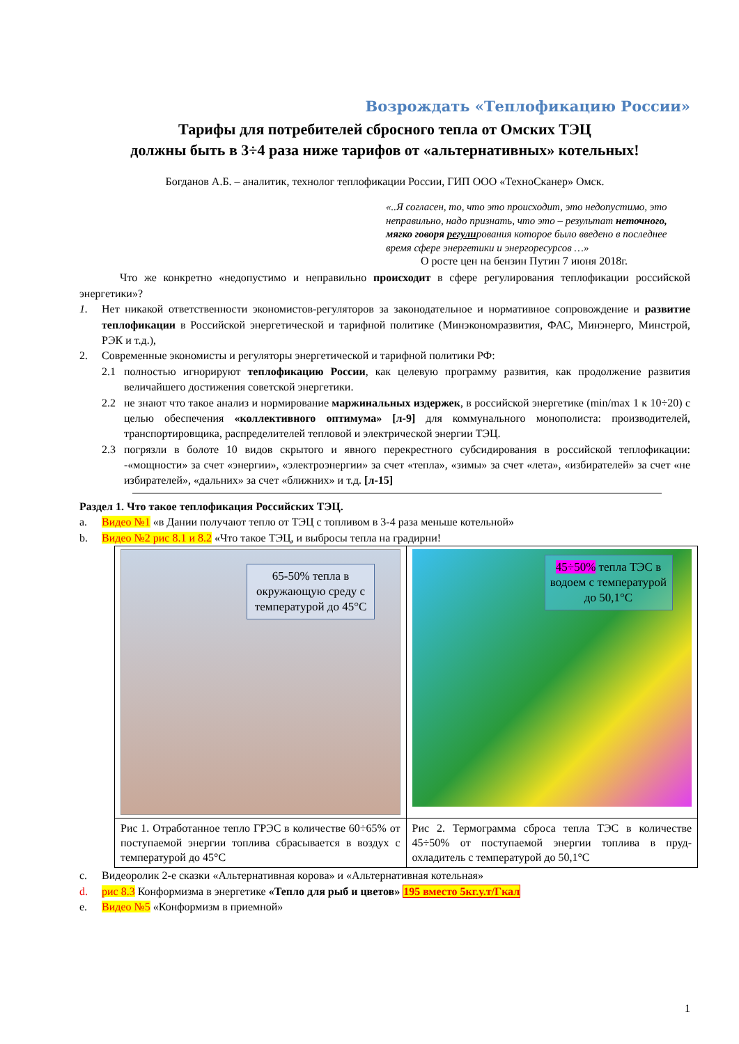Возрождать «Теплофикацию России»
Тарифы для потребителей сбросного тепла от Омских ТЭЦ
должны быть в 3÷4 раза ниже тарифов от «альтернативных» котельных!
Богданов А.Б. – аналитик, технолог теплофикации России, ГИП ООО «ТехноСканер» Омск.
«..Я согласен, то, что это происходит, это недопустимо, это неправильно, надо признать, что это – результат неточного, мягко говоря регулирования которое было введено в последнее время сфере энергетики и энергоресурсов …»
О росте цен на бензин Путин 7 июня 2018г.
Что же конкретно «недопустимо и неправильно происходит в сфере регулирования теплофикации российской энергетики»?
1.
Нет никакой ответственности экономистов-регуляторов за законодательное и нормативное сопровождение и развитие теплофикации в Российской энергетической и тарифной политике (Минэкономразвития, ФАС, Минэнерго, Минстрой, РЭК и т.д.),
2.
Современные экономисты и регуляторы энергетической и тарифной политики РФ:
2.1
полностью игнорируют теплофикацию России, как целевую программу развития, как продолжение развития величайшего достижения советской энергетики.
2.2
не знают что такое анализ и нормирование маржинальных издержек, в российской энергетике (min/max 1 к 10÷20) с целью обеспечения «коллективного оптимума» [л-9] для коммунального монополиста: производителей, транспортировщика, распределителей тепловой и электрической энергии ТЭЦ.
2.3
погрязли в болоте 10 видов скрытого и явного перекрестного субсидирования в российской теплофикации: -«мощности» за счет «энергии», «электроэнергии» за счет «тепла», «зимы» за счет «лета», «избирателей» за счет «не избирателей», «дальних» за счет «ближних» и т.д. [л-15]
Раздел 1. Что такое теплофикация Российских ТЭЦ.
a.
Видео №1 «в Дании получают тепло от ТЭЦ с топливом в 3-4 раза меньше котельной»
b.
Видео №2 рис 8.1 и 8.2 «Что такое ТЭЦ, и выбросы тепла на градирни!
| 65-50% тепла в окружающую среду с температурой до 45°С | 45÷50% тепла ТЭС в водоем с температурой до 50,1°С |
| Рис 1. Отработанное тепло ГРЭС в количестве 60÷65% от поступаемой энергии топлива сбрасывается в воздух с температурой до 45°С | Рис 2. Термограмма сброса тепла ТЭС в количестве 45÷50% от поступаемой энергии топлива в пруд-охладитель с температурой до 50,1°С |
c.
Видеоролик 2-е сказки «Альтернативная корова» и «Альтернативная котельная»
d.
рис 8.3 Конформизма в энергетике «Тепло для рыб и цветов» 195 вместо 5кг.у.т/Гкал
e.
Видео №5 «Конформизм в приемной»
1